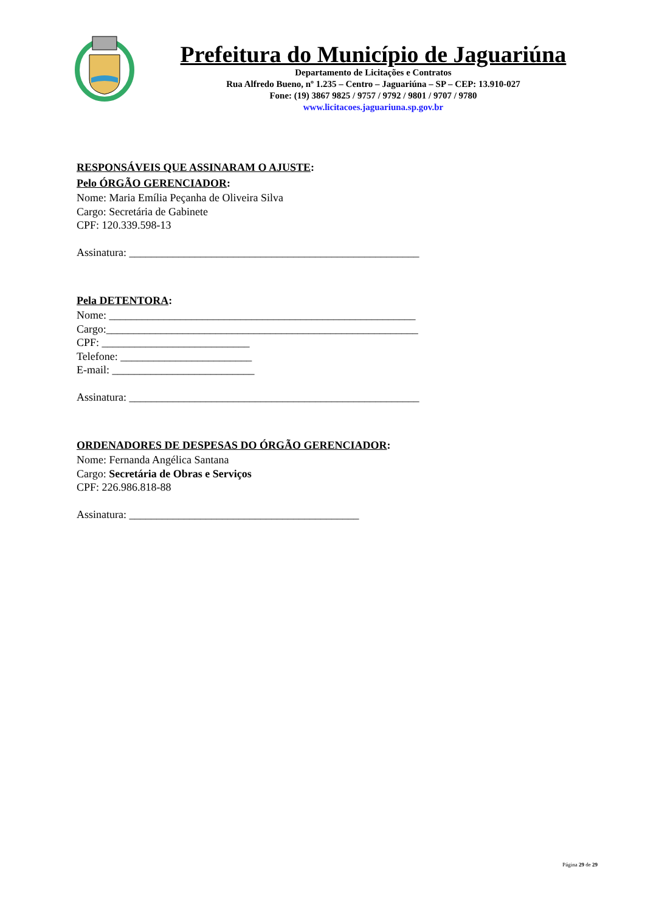Prefeitura do Município de Jaguariúna
Departamento de Licitações e Contratos
Rua Alfredo Bueno, nº 1.235 – Centro – Jaguariúna – SP – CEP: 13.910-027
Fone: (19) 3867 9825 / 9757 / 9792 / 9801 / 9707 / 9780
www.licitacoes.jaguariuna.sp.gov.br
RESPONSÁVEIS QUE ASSINARAM O AJUSTE:
Pelo ÓRGÃO GERENCIADOR:
Nome: Maria Emília Peçanha de Oliveira Silva
Cargo: Secretária de Gabinete
CPF: 120.339.598-13
Assinatura: _____________________________________________________
Pela DETENTORA:
Nome: ________________________________________________________
Cargo:_________________________________________________________
CPF: ___________________________
Telefone: ________________________
E-mail: __________________________
Assinatura: _____________________________________________________
ORDENADORES DE DESPESAS DO ÓRGÃO GERENCIADOR:
Nome: Fernanda Angélica Santana
Cargo: Secretária de Obras e Serviços
CPF: 226.986.818-88
Assinatura: __________________________________________
Página 29 de 29